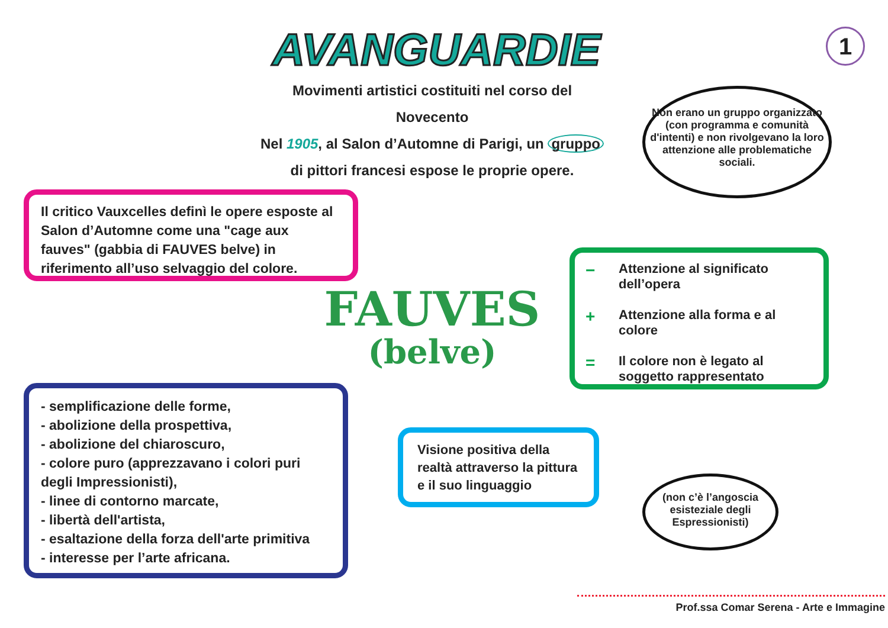AVANGUARDIE 1
Movimenti artistici costituiti nel corso del Novecento
Nel 1905, al Salon d’Automne di Parigi, un gruppo
di pittori francesi espose le proprie opere.
Non erano un gruppo organizzato (con programma e comunità d'intenti) e non rivolgevano la loro attenzione alle problematiche sociali.
Il critico Vauxcelles definì le opere esposte al Salon d’Automne come una "cage aux fauves" (gabbia di FAUVES belve) in riferimento all’uso selvaggio del colore.
FAUVES
(belve)
− Attenzione al significato dell’opera
+ Attenzione alla forma e al colore
= Il colore non è legato al soggetto rappresentato
- semplificazione delle forme,
- abolizione della prospettiva,
- abolizione del chiaroscuro,
- colore puro (apprezzavano i colori puri degli Impressionisti),
- linee di contorno marcate,
- libertà dell'artista,
- esaltazione della forza dell'arte primitiva
- interesse per l’arte africana.
Visione positiva della realtà attraverso la pittura e il suo linguaggio
(non c’è l’angoscia esisteziale degli Espressionisti)
Prof.ssa Comar Serena - Arte e Immagine